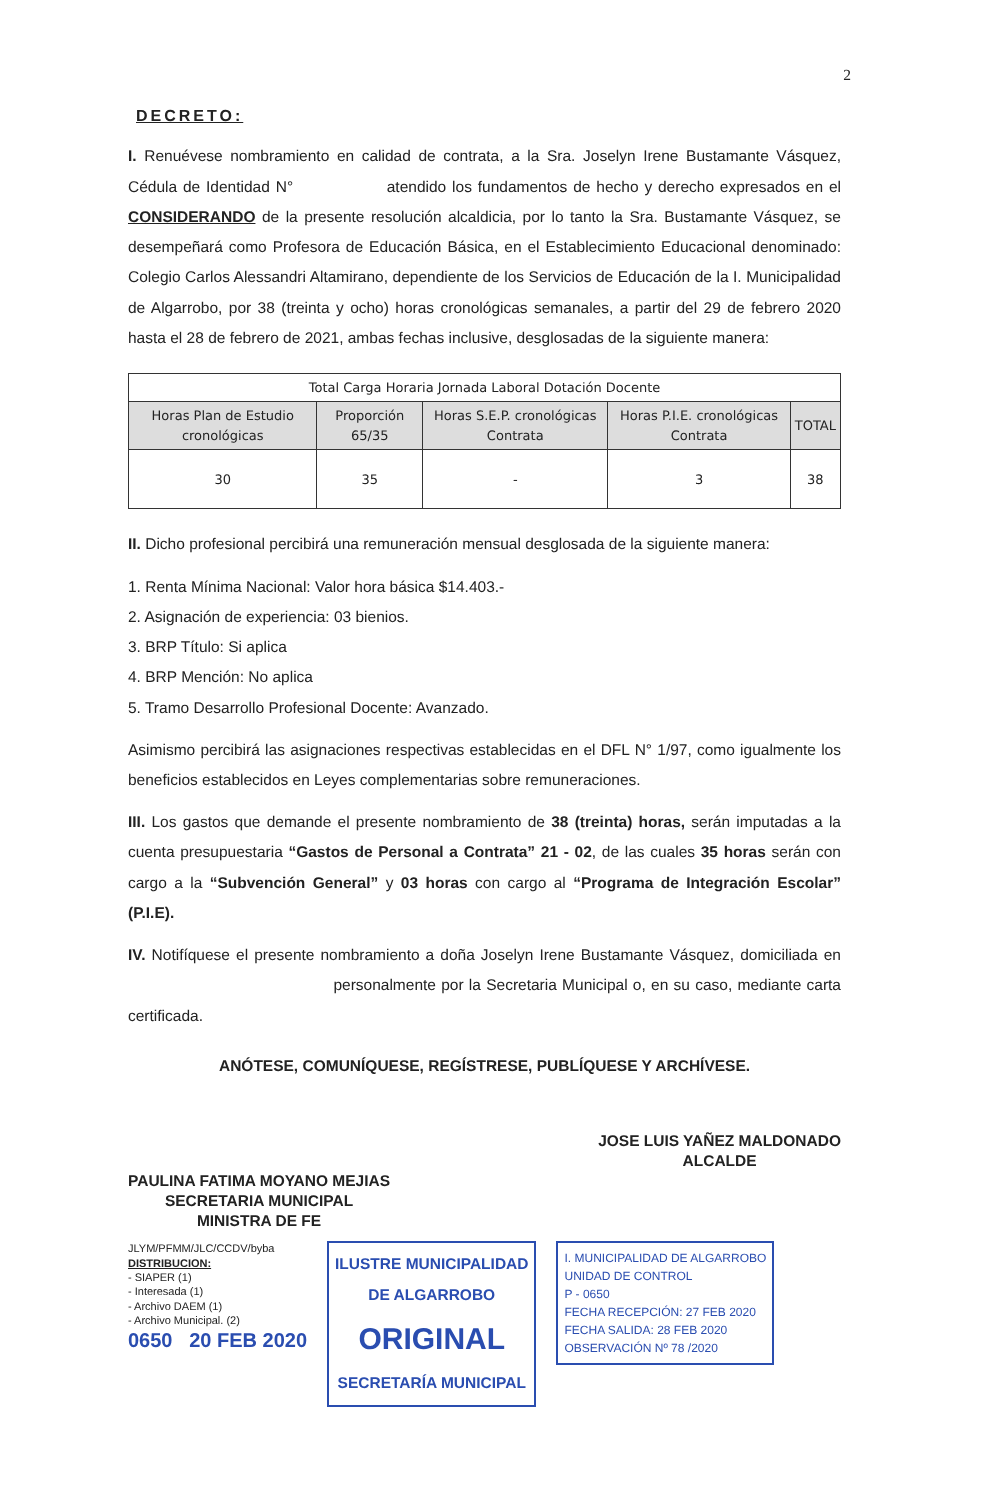2
DECRETO:
I. Renuévese nombramiento en calidad de contrata, a la Sra. Joselyn Irene Bustamante Vásquez, Cédula de Identidad N° atendido los fundamentos de hecho y derecho expresados en el CONSIDERANDO de la presente resolución alcaldicia, por lo tanto la Sra. Bustamante Vásquez, se desempeñará como Profesora de Educación Básica, en el Establecimiento Educacional denominado: Colegio Carlos Alessandri Altamirano, dependiente de los Servicios de Educación de la I. Municipalidad de Algarrobo, por 38 (treinta y ocho) horas cronológicas semanales, a partir del 29 de febrero 2020 hasta el 28 de febrero de 2021, ambas fechas inclusive, desglosadas de la siguiente manera:
| Total Carga Horaria Jornada Laboral Dotación Docente | | | | |
| --- | --- | --- | --- | --- |
| Horas Plan de Estudio cronológicas | Proporción 65/35 | Horas S.E.P. cronológicas Contrata | Horas P.I.E. cronológicas Contrata | TOTAL |
| 30 | 35 | - | 3 | 38 |
II. Dicho profesional percibirá una remuneración mensual desglosada de la siguiente manera:
1. Renta Mínima Nacional: Valor hora básica $14.403.-
2. Asignación de experiencia: 03 bienios.
3. BRP Título: Si aplica
4. BRP Mención: No aplica
5. Tramo Desarrollo Profesional Docente: Avanzado.
Asimismo percibirá las asignaciones respectivas establecidas en el DFL N° 1/97, como igualmente los beneficios establecidos en Leyes complementarias sobre remuneraciones.
III. Los gastos que demande el presente nombramiento de 38 (treinta) horas, serán imputadas a la cuenta presupuestaria “Gastos de Personal a Contrata” 21 - 02, de las cuales 35 horas serán con cargo a la “Subvención General” y 03 horas con cargo al “Programa de Integración Escolar” (P.I.E).
IV. Notifíquese el presente nombramiento a doña Joselyn Irene Bustamante Vásquez, domiciliada en personalmente por la Secretaria Municipal o, en su caso, mediante carta certificada.
ANÓTESE, COMUNÍQUESE, REGÍSTRESE, PUBLÍQUESE Y ARCHÍVESE.
PAULINA FATIMA MOYANO MEJIAS
SECRETARIA MUNICIPAL
MINISTRA DE FE
JOSE LUIS YAÑEZ MALDONADO
ALCALDE
JLYM/PFMM/JLC/CCDV/byba
DISTRIBUCION:
- SIAPER (1)
- Interesada (1)
- Archivo DAEM (1)
- Archivo Municipal. (2)
0650 20 FEB 2020
ILUSTRE MUNICIPALIDAD
DE ALGARROBO
ORIGINAL
SECRETARÍA MUNICIPAL
I. MUNICIPALIDAD DE ALGARROBO
UNIDAD DE CONTROL
P - 0650
FECHA RECEPCIÓN: 27 FEB 2020
FECHA SALIDA: 28 FEB 2020
OBSERVACIÓN Nº 78 /2020